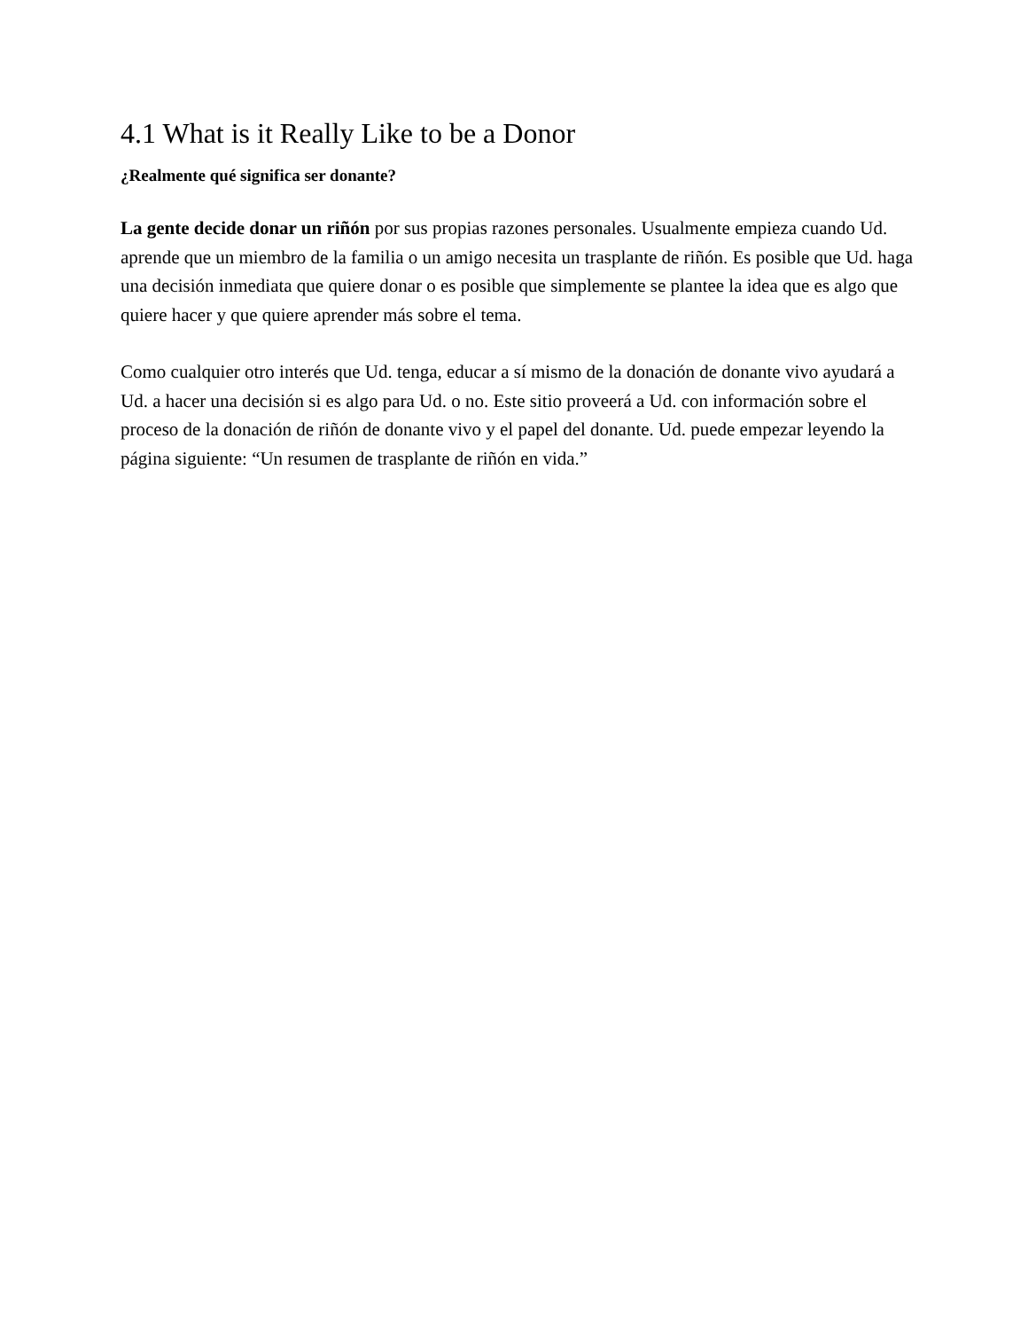4.1 What is it Really Like to be a Donor
¿Realmente qué significa ser donante?
La gente decide donar un riñón por sus propias razones personales. Usualmente empieza cuando Ud. aprende que un miembro de la familia o un amigo necesita un trasplante de riñón. Es posible que Ud. haga una decisión inmediata que quiere donar o es posible que simplemente se plantee la idea que es algo que quiere hacer y que quiere aprender más sobre el tema.
Como cualquier otro interés que Ud. tenga, educar a sí mismo de la donación de donante vivo ayudará a Ud. a hacer una decisión si es algo para Ud. o no. Este sitio proveerá a Ud. con información sobre el proceso de la donación de riñón de donante vivo y el papel del donante. Ud. puede empezar leyendo la página siguiente: “Un resumen de trasplante de riñón en vida.”